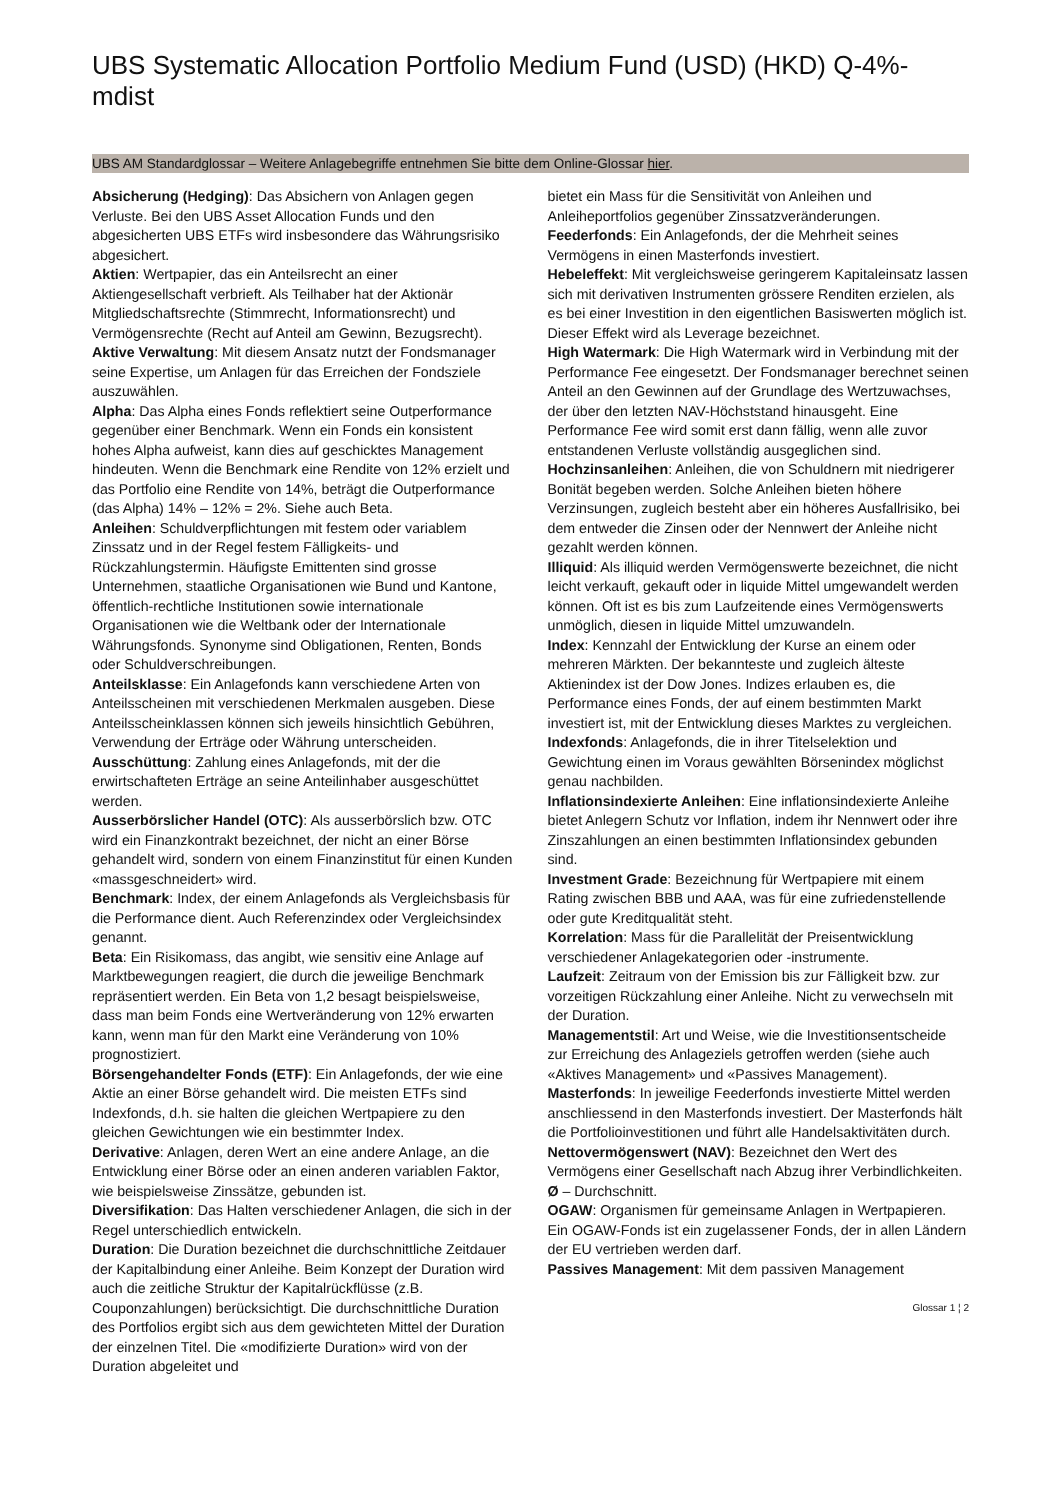UBS Systematic Allocation Portfolio Medium Fund (USD) (HKD) Q-4%-mdist
UBS AM Standardglossar – Weitere Anlagebegriffe entnehmen Sie bitte dem Online-Glossar hier.
Absicherung (Hedging): Das Absichern von Anlagen gegen Verluste. Bei den UBS Asset Allocation Funds und den abgesicherten UBS ETFs wird insbesondere das Währungsrisiko abgesichert.
Aktien: Wertpapier, das ein Anteilsrecht an einer Aktiengesellschaft verbrieft. Als Teilhaber hat der Aktionär Mitgliedschaftsrechte (Stimmrecht, Informationsrecht) und Vermögensrechte (Recht auf Anteil am Gewinn, Bezugsrecht).
Aktive Verwaltung: Mit diesem Ansatz nutzt der Fondsmanager seine Expertise, um Anlagen für das Erreichen der Fondsziele auszuwählen.
Alpha: Das Alpha eines Fonds reflektiert seine Outperformance gegenüber einer Benchmark. Wenn ein Fonds ein konsistent hohes Alpha aufweist, kann dies auf geschicktes Management hindeuten. Wenn die Benchmark eine Rendite von 12% erzielt und das Portfolio eine Rendite von 14%, beträgt die Outperformance (das Alpha) 14% – 12% = 2%. Siehe auch Beta.
Anleihen: Schuldverpflichtungen mit festem oder variablem Zinssatz und in der Regel festem Fälligkeits- und Rückzahlungstermin. Häufigste Emittenten sind grosse Unternehmen, staatliche Organisationen wie Bund und Kantone, öffentlich-rechtliche Institutionen sowie internationale Organisationen wie die Weltbank oder der Internationale Währungsfonds. Synonyme sind Obligationen, Renten, Bonds oder Schuldverschreibungen.
Anteilsklasse: Ein Anlagefonds kann verschiedene Arten von Anteilsscheinen mit verschiedenen Merkmalen ausgeben. Diese Anteilsscheinklassen können sich jeweils hinsichtlich Gebühren, Verwendung der Erträge oder Währung unterscheiden.
Ausschüttung: Zahlung eines Anlagefonds, mit der die erwirtschafteten Erträge an seine Anteilinhaber ausgeschüttet werden.
Ausserbörslicher Handel (OTC): Als ausserbörslich bzw. OTC wird ein Finanzkontrakt bezeichnet, der nicht an einer Börse gehandelt wird, sondern von einem Finanzinstitut für einen Kunden «massgeschneidert» wird.
Benchmark: Index, der einem Anlagefonds als Vergleichsbasis für die Performance dient. Auch Referenzindex oder Vergleichsindex genannt.
Beta: Ein Risikomass, das angibt, wie sensitiv eine Anlage auf Marktbewegungen reagiert, die durch die jeweilige Benchmark repräsentiert werden. Ein Beta von 1,2 besagt beispielsweise, dass man beim Fonds eine Wertveränderung von 12% erwarten kann, wenn man für den Markt eine Veränderung von 10% prognostiziert.
Börsengehandelter Fonds (ETF): Ein Anlagefonds, der wie eine Aktie an einer Börse gehandelt wird. Die meisten ETFs sind Indexfonds, d.h. sie halten die gleichen Wertpapiere zu den gleichen Gewichtungen wie ein bestimmter Index.
Derivative: Anlagen, deren Wert an eine andere Anlage, an die Entwicklung einer Börse oder an einen anderen variablen Faktor, wie beispielsweise Zinssätze, gebunden ist.
Diversifikation: Das Halten verschiedener Anlagen, die sich in der Regel unterschiedlich entwickeln.
Duration: Die Duration bezeichnet die durchschnittliche Zeitdauer der Kapitalbindung einer Anleihe. Beim Konzept der Duration wird auch die zeitliche Struktur der Kapitalrückflüsse (z.B. Couponzahlungen) berücksichtigt. Die durchschnittliche Duration des Portfolios ergibt sich aus dem gewichteten Mittel der Duration der einzelnen Titel. Die «modifizierte Duration» wird von der Duration abgeleitet und
bietet ein Mass für die Sensitivität von Anleihen und Anleiheportfolios gegenüber Zinssatzveränderungen.
Feederfonds: Ein Anlagefonds, der die Mehrheit seines Vermögens in einen Masterfonds investiert.
Hebeleffekt: Mit vergleichsweise geringerem Kapitaleinsatz lassen sich mit derivativen Instrumenten grössere Renditen erzielen, als es bei einer Investition in den eigentlichen Basiswerten möglich ist. Dieser Effekt wird als Leverage bezeichnet.
High Watermark: Die High Watermark wird in Verbindung mit der Performance Fee eingesetzt. Der Fondsmanager berechnet seinen Anteil an den Gewinnen auf der Grundlage des Wertzuwachses, der über den letzten NAV-Höchststand hinausgeht. Eine Performance Fee wird somit erst dann fällig, wenn alle zuvor entstandenen Verluste vollständig ausgeglichen sind.
Hochzinsanleihen: Anleihen, die von Schuldnern mit niedrigerer Bonität begeben werden. Solche Anleihen bieten höhere Verzinsungen, zugleich besteht aber ein höheres Ausfallrisiko, bei dem entweder die Zinsen oder der Nennwert der Anleihe nicht gezahlt werden können.
Illiquid: Als illiquid werden Vermögenswerte bezeichnet, die nicht leicht verkauft, gekauft oder in liquide Mittel umgewandelt werden können. Oft ist es bis zum Laufzeitende eines Vermögenswerts unmöglich, diesen in liquide Mittel umzuwandeln.
Index: Kennzahl der Entwicklung der Kurse an einem oder mehreren Märkten. Der bekannteste und zugleich älteste Aktienindex ist der Dow Jones. Indizes erlauben es, die Performance eines Fonds, der auf einem bestimmten Markt investiert ist, mit der Entwicklung dieses Marktes zu vergleichen.
Indexfonds: Anlagefonds, die in ihrer Titelselektion und Gewichtung einen im Voraus gewählten Börsenindex möglichst genau nachbilden.
Inflationsindexierte Anleihen: Eine inflationsindexierte Anleihe bietet Anlegern Schutz vor Inflation, indem ihr Nennwert oder ihre Zinszahlungen an einen bestimmten Inflationsindex gebunden sind.
Investment Grade: Bezeichnung für Wertpapiere mit einem Rating zwischen BBB und AAA, was für eine zufriedenstellende oder gute Kreditqualität steht.
Korrelation: Mass für die Parallelität der Preisentwicklung verschiedener Anlagekategorien oder -instrumente.
Laufzeit: Zeitraum von der Emission bis zur Fälligkeit bzw. zur vorzeitigen Rückzahlung einer Anleihe. Nicht zu verwechseln mit der Duration.
Managementstil: Art und Weise, wie die Investitionsentscheide zur Erreichung des Anlageziels getroffen werden (siehe auch «Aktives Management» und «Passives Management).
Masterfonds: In jeweilige Feederfonds investierte Mittel werden anschliessend in den Masterfonds investiert. Der Masterfonds hält die Portfolioinvestitionen und führt alle Handelsaktivitäten durch.
Nettovermögenswert (NAV): Bezeichnet den Wert des Vermögens einer Gesellschaft nach Abzug ihrer Verbindlichkeiten.
Ø – Durchschnitt.
OGAW: Organismen für gemeinsame Anlagen in Wertpapieren. Ein OGAW-Fonds ist ein zugelassener Fonds, der in allen Ländern der EU vertrieben werden darf.
Passives Management: Mit dem passiven Management
Glossar 1 ¦ 2